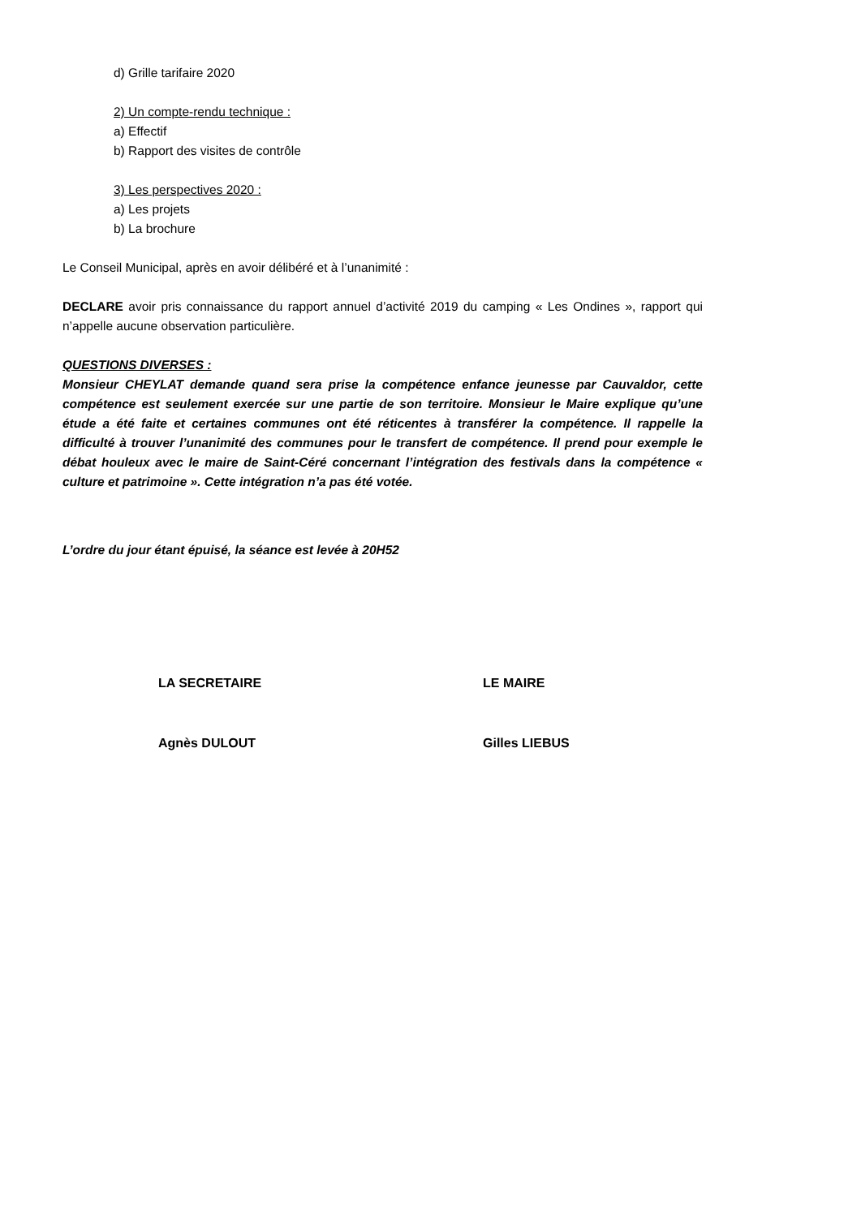d) Grille tarifaire 2020
2) Un compte-rendu technique :
a) Effectif
b) Rapport des visites de contrôle
3) Les perspectives 2020 :
a) Les projets
b) La brochure
Le Conseil Municipal, après en avoir délibéré et à l’unanimité :
DECLARE avoir pris connaissance du rapport annuel d’activité 2019 du camping « Les Ondines », rapport qui n’appelle aucune observation particulière.
QUESTIONS DIVERSES :
Monsieur CHEYLAT demande quand sera prise la compétence enfance jeunesse par Cauvaldor, cette compétence est seulement exercée sur une partie de son territoire. Monsieur le Maire explique qu’une étude a été faite et certaines communes ont été réticentes à transférer la compétence. Il rappelle la difficulté à trouver l’unanimité des communes pour le transfert de compétence. Il prend pour exemple le débat houleux avec le maire de Saint-Céré concernant l’intégration des festivals dans la compétence « culture et patrimoine ». Cette intégration n’a pas été votée.
L’ordre du jour étant épuisé, la séance est levée à 20H52
LA SECRETAIRE LE MAIRE
Agnès DULOUT Gilles LIEBUS